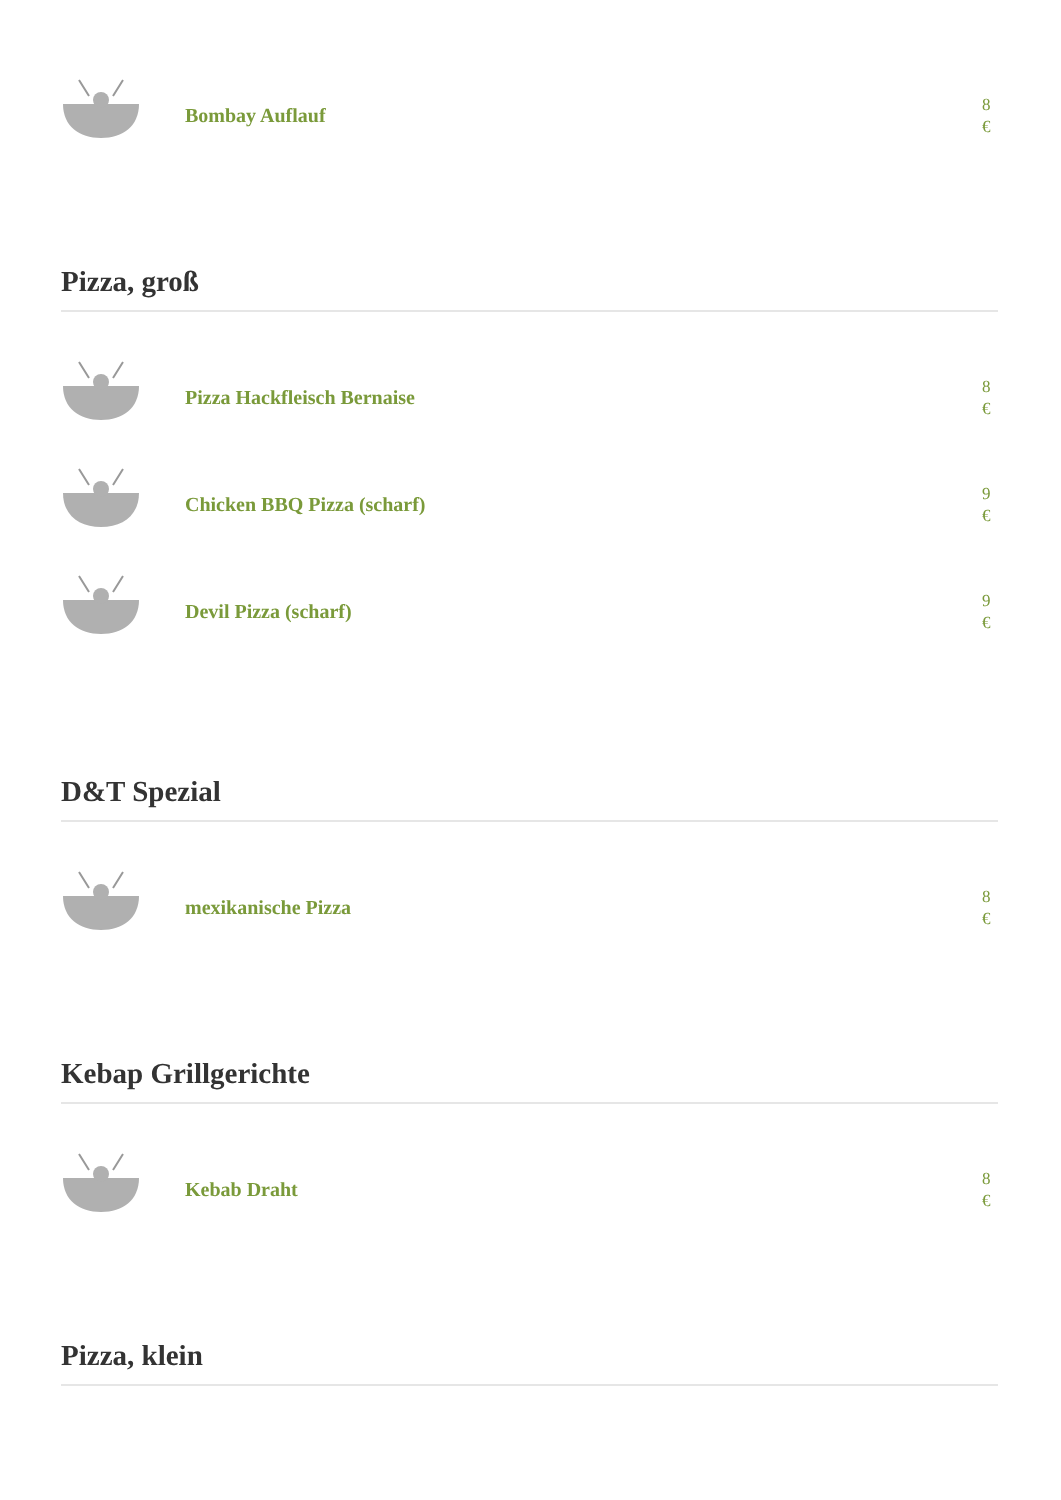Bombay Auflauf
8 €
Pizza, groß
Pizza Hackfleisch Bernaise
8 €
Chicken BBQ Pizza (scharf)
9 €
Devil Pizza (scharf)
9 €
D&T Spezial
mexikanische Pizza
8 €
Kebap Grillgerichte
Kebab Draht
8 €
Pizza, klein